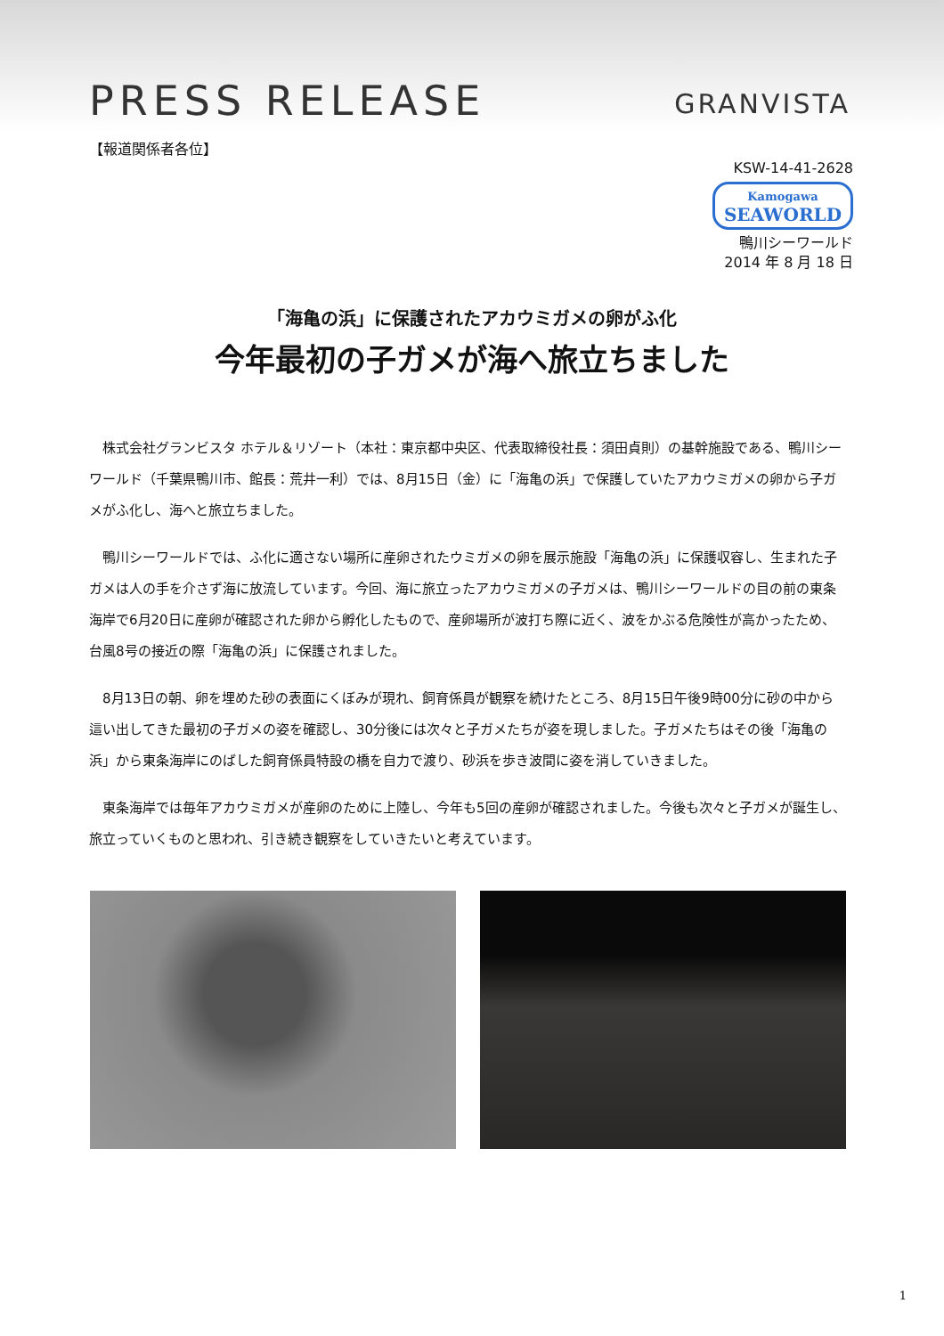PRESS RELEASE
GRANVISTA
【報道関係者各位】
KSW-14-41-2628
Kamogawa SEAWORLD
鴨川シーワールド
2014 年 8 月 18 日
「海亀の浜」に保護されたアカウミガメの卵がふ化
今年最初の子ガメが海へ旅立ちました
　株式会社グランビスタ ホテル＆リゾート（本社：東京都中央区、代表取締役社長：須田貞則）の基幹施設である、鴨川シーワールド（千葉県鴨川市、館長：荒井一利）では、8月15日（金）に「海亀の浜」で保護していたアカウミガメの卵から子ガメがふ化し、海へと旅立ちました。
　鴨川シーワールドでは、ふ化に適さない場所に産卵されたウミガメの卵を展示施設「海亀の浜」に保護収容し、生まれた子ガメは人の手を介さず海に放流しています。今回、海に旅立ったアカウミガメの子ガメは、鴨川シーワールドの目の前の東条海岸で6月20日に産卵が確認された卵から孵化したもので、産卵場所が波打ち際に近く、波をかぶる危険性が高かったため、台風8号の接近の際「海亀の浜」に保護されました。
　8月13日の朝、卵を埋めた砂の表面にくぼみが現れ、飼育係員が観察を続けたところ、8月15日午後9時00分に砂の中から這い出してきた最初の子ガメの姿を確認し、30分後には次々と子ガメたちが姿を現しました。子ガメたちはその後「海亀の浜」から東条海岸にのばした飼育係員特設の橋を自力で渡り、砂浜を歩き波間に姿を消していきました。
　東条海岸では毎年アカウミガメが産卵のために上陸し、今年も5回の産卵が確認されました。今後も次々と子ガメが誕生し、旅立っていくものと思われ、引き続き観察をしていきたいと考えています。
1